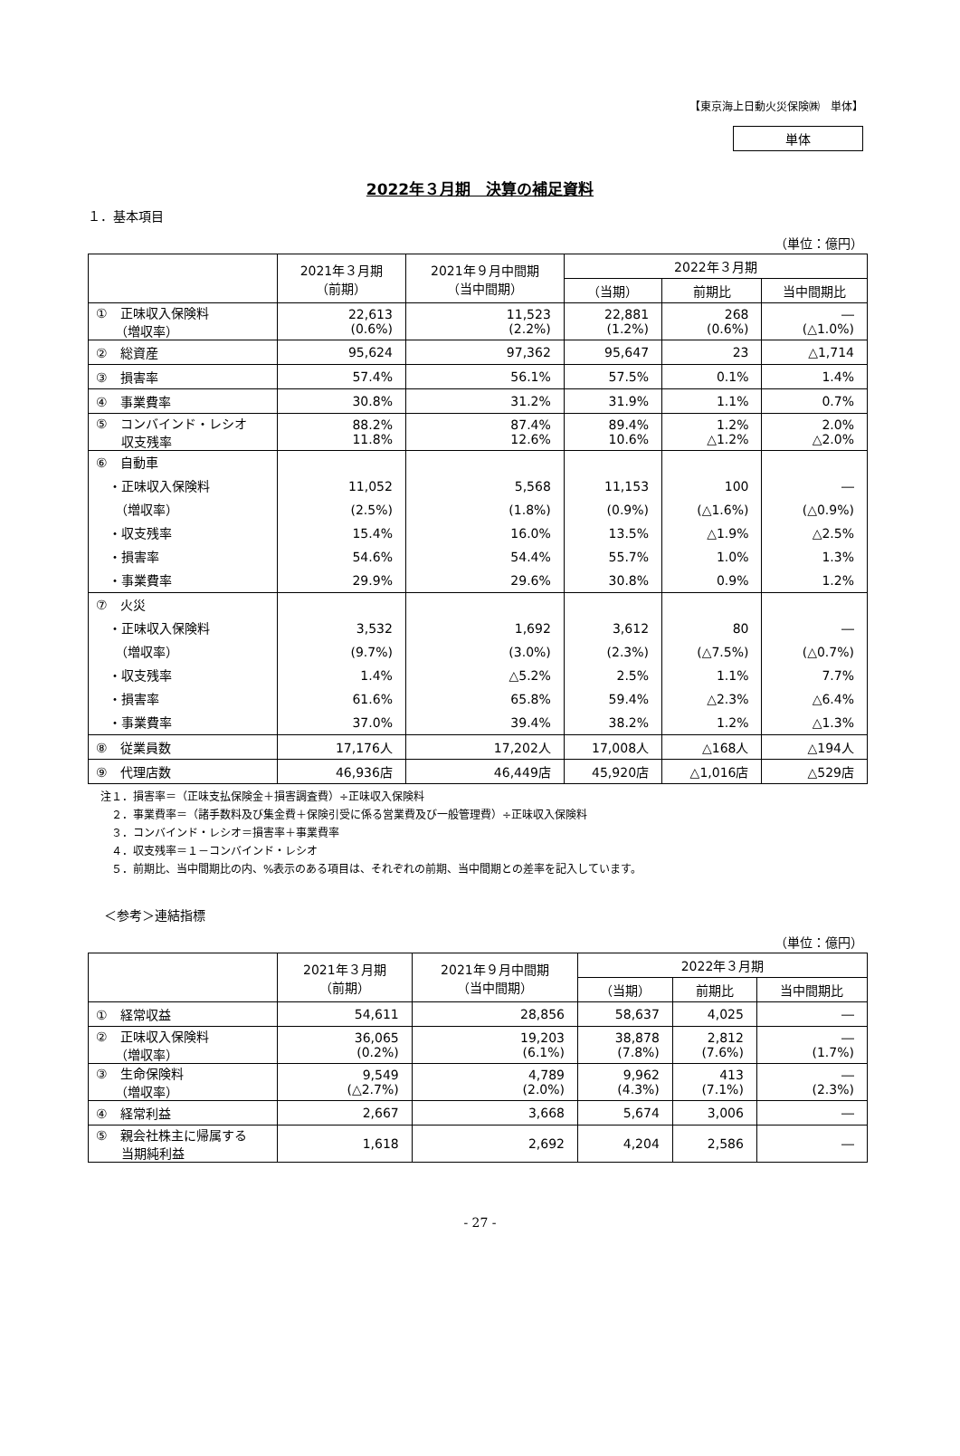【東京海上日動火災保険㈱　単体】
単体
2022年３月期　決算の補足資料
１．基本項目
（単位：億円）
| | 2021年３月期 （前期） | 2021年９月中間期 （当中間期） | 2022年３月期 | | |
| --- | --- | --- | --- | --- | --- |
| | | | （当期） | 前期比 | 当中間期比 |
| ① 正味収入保険料 （増収率） | 22,613 (0.6%) | 11,523 (2.2%) | 22,881 (1.2%) | 268 (0.6%) | ― (△1.0%) |
| ② 総資産 | 95,624 | 97,362 | 95,647 | 23 | △1,714 |
| ③ 損害率 | 57.4% | 56.1% | 57.5% | 0.1% | 1.4% |
| ④ 事業費率 | 30.8% | 31.2% | 31.9% | 1.1% | 0.7% |
| ⑤ コンバインド・レシオ 収支残率 | 88.2% 11.8% | 87.4% 12.6% | 89.4% 10.6% | 1.2% △1.2% | 2.0% △2.0% |
| ⑥ 自動車 ・正味収入保険料 （増収率） ・収支残率 ・損害率 ・事業費率 | 11,052 (2.5%) 15.4% 54.6% 29.9% | 5,568 (1.8%) 16.0% 54.4% 29.6% | 11,153 (0.9%) 13.5% 55.7% 30.8% | 100 (△1.6%) △1.9% 1.0% 0.9% | ― (△0.9%) △2.5% 1.3% 1.2% |
| ⑦ 火災 ・正味収入保険料 （増収率） ・収支残率 ・損害率 ・事業費率 | 3,532 (9.7%) 1.4% 61.6% 37.0% | 1,692 (3.0%) △5.2% 65.8% 39.4% | 3,612 (2.3%) 2.5% 59.4% 38.2% | 80 (△7.5%) 1.1% △2.3% 1.2% | ― (△0.7%) 7.7% △6.4% △1.3% |
| ⑧ 従業員数 | 17,176人 | 17,202人 | 17,008人 | △168人 | △194人 |
| ⑨ 代理店数 | 46,936店 | 46,449店 | 45,920店 | △1,016店 | △529店 |
注１．損害率＝（正味支払保険金＋損害調査費）÷正味収入保険料
　２．事業費率＝（諸手数料及び集金費＋保険引受に係る営業費及び一般管理費）÷正味収入保険料
　３．コンバインド・レシオ＝損害率＋事業費率
　４．収支残率＝１－コンバインド・レシオ
　５．前期比、当中間期比の内、%表示のある項目は、それぞれの前期、当中間期との差率を記入しています。
＜参考＞連結指標
（単位：億円）
| | 2021年３月期 （前期） | 2021年９月中間期 （当中間期） | 2022年３月期 | | |
| --- | --- | --- | --- | --- | --- |
| | | | （当期） | 前期比 | 当中間期比 |
| ① 経常収益 | 54,611 | 28,856 | 58,637 | 4,025 | ― |
| ② 正味収入保険料 （増収率） | 36,065 (0.2%) | 19,203 (6.1%) | 38,878 (7.8%) | 2,812 (7.6%) | ― (1.7%) |
| ③ 生命保険料 （増収率） | 9,549 (△2.7%) | 4,789 (2.0%) | 9,962 (4.3%) | 413 (7.1%) | ― (2.3%) |
| ④ 経常利益 | 2,667 | 3,668 | 5,674 | 3,006 | ― |
| ⑤ 親会社株主に帰属する 当期純利益 | 1,618 | 2,692 | 4,204 | 2,586 | ― |
- 27 -